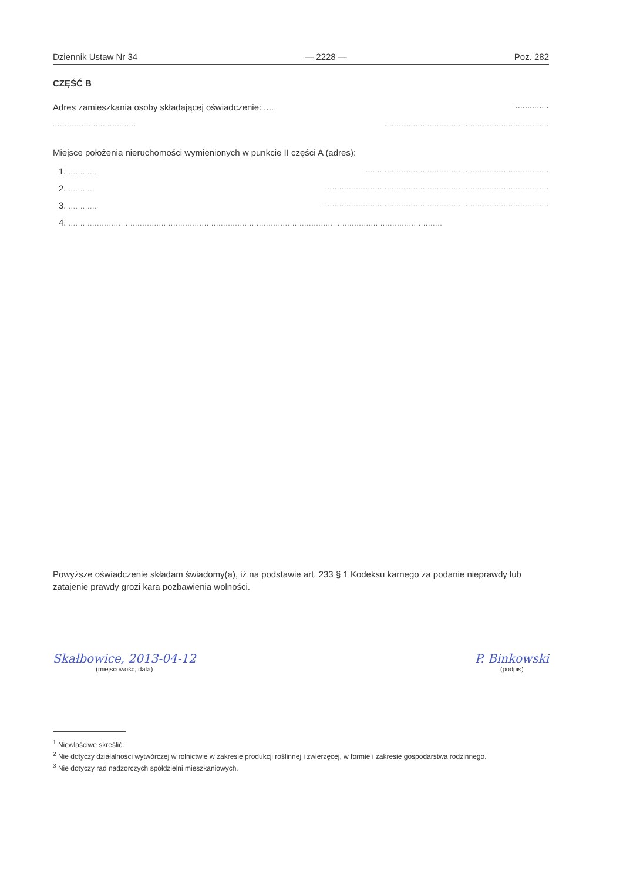Dziennik Ustaw Nr 34 — 2228 — Poz. 282
CZĘŚĆ B
Adres zamieszkania osoby składającej oświadczenie: ..................
........................................................................................................
Miejsce położenia nieruchomości wymienionych w punkcie II części A (adres):
1. .........................................................................................
2. .........................................................................................................
3. ...........................................................................................................
4. .............................................................................................................................................................
Powyższe oświadczenie składam świadomy(a), iż na podstawie art. 233 § 1 Kodeksu karnego za podanie nieprawdy lub zatajenie prawdy grozi kara pozbawienia wolności.
Skałbowice, 2013-04-12
(miejscowość, data)
P. Binkowski
(podpis)
<sup>1</sup> Niewłaściwe skreślić.
<sup>2</sup> Nie dotyczy działalności wytwórczej w rolnictwie w zakresie produkcji roślinnej i zwierzęcej, w formie i zakresie gospodarstwa rodzinnego.
<sup>3</sup> Nie dotyczy rad nadzorczych spółdzielni mieszkaniowych.